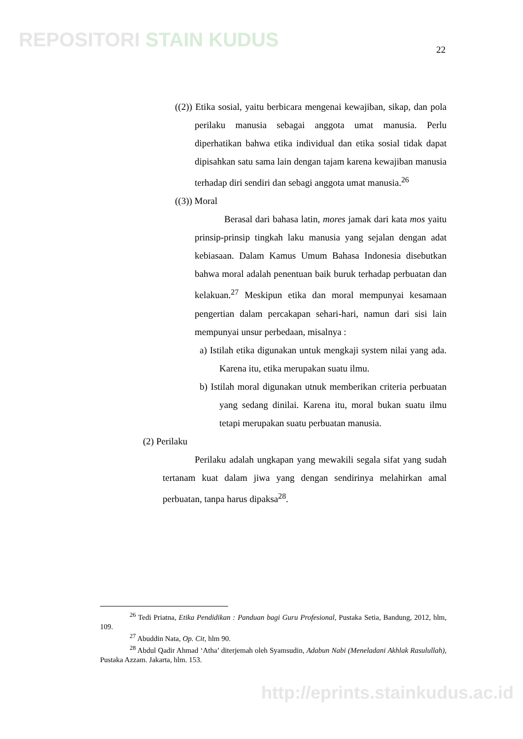REPOSITORI STAIN KUDUS 22
((2)) Etika sosial, yaitu berbicara mengenai kewajiban, sikap, dan pola perilaku manusia sebagai anggota umat manusia. Perlu diperhatikan bahwa etika individual dan etika sosial tidak dapat dipisahkan satu sama lain dengan tajam karena kewajiban manusia terhadap diri sendiri dan sebagi anggota umat manusia.<sup>26</sup>
((3)) Moral
Berasal dari bahasa latin, mores jamak dari kata mos yaitu prinsip-prinsip tingkah laku manusia yang sejalan dengan adat kebiasaan. Dalam Kamus Umum Bahasa Indonesia disebutkan bahwa moral adalah penentuan baik buruk terhadap perbuatan dan kelakuan.<sup>27</sup> Meskipun etika dan moral mempunyai kesamaan pengertian dalam percakapan sehari-hari, namun dari sisi lain mempunyai unsur perbedaan, misalnya :
a) Istilah etika digunakan untuk mengkaji system nilai yang ada. Karena itu, etika merupakan suatu ilmu.
b) Istilah moral digunakan utnuk memberikan criteria perbuatan yang sedang dinilai. Karena itu, moral bukan suatu ilmu tetapi merupakan suatu perbuatan manusia.
(2) Perilaku
Perilaku adalah ungkapan yang mewakili segala sifat yang sudah tertanam kuat dalam jiwa yang dengan sendirinya melahirkan amal perbuatan, tanpa harus dipaksa<sup>28</sup>.
<sup>26</sup> Tedi Priatna, Etika Pendidikan : Panduan bagi Guru Profesional, Pustaka Setia, Bandung, 2012, hlm, 109.
<sup>27</sup> Abuddin Nata, Op. Cit, hlm 90.
<sup>28</sup> Abdul Qadir Ahmad ‘Atha’ diterjemah oleh Syamsudin, Adabun Nabi (Meneladani Akhlak Rasulullah), Pustaka Azzam. Jakarta, hlm. 153.
http://eprints.stainkudus.ac.id